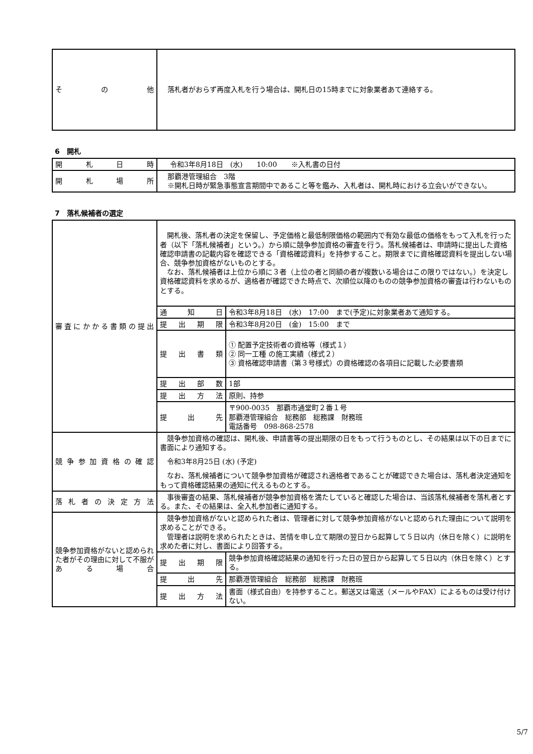| そ の 他 | 落札者がおらず再度入札を行う場合は、開札日の15時までに対象業者あて連絡する。 |
6　開札
| 開 札 日 時 | 令和3年8月18日 (水) 10:00 ※入札書の日付 |
| 開 札 場 所 | 那覇港管理組合 3階 ※開札日時が緊急事態宣言期間中であること等を鑑み、入札者は、開札時における立会いができない。 |
7　落札候補者の選定
| 審査にかかる書類の提出 | 開札後、落札者の決定を保留し、予定価格と最低制限価格の範囲内で有効な最低の価格をもって入札を行った者（以下「落札候補者」という。）から順に競争参加資格の審査を行う。落札候補者は、申請時に提出した資格確認申請書の記載内容を確認できる「資格確認資料」を持参すること。期限までに資格確認資料を提出しない場合、競争参加資格がないものとする。 なお、落札候補者は上位から順に３者（上位の者と同額の者が複数いる場合はこの限りではない。）を決定し資格確認資料を求めるが、適格者が確認できた時点で、次順位以降のものの競争参加資格の審査は行わないものとする。 | |
| | 通 知 日 | 令和3年8月18日 (水) 17:00 まで(予定)に対象業者あて通知する。 |
| | 提 出 期 限 | 令和3年8月20日 (金) 15:00 まで |
| | 提 出 書 類 | ① 配置予定技術者の資格等（様式１） ② 同一工種 の施工実績（様式２） ③ 資格確認申請書（第３号様式）の資格確認の各項目に記載した必要書類 |
| | 提 出 部 数 | 1部 |
| | 提 出 方 法 | 原則、持参 |
| | 提 出 先 | 〒900-0035 那覇市通堂町２番１号 那覇港管理組合 総務部 総務課 財務班 電話番号 098-868-2578 |
| 競争参加資格の確認 | 競争参加資格の確認は、開札後、申請書等の提出期限の日をもって行うものとし、その結果は以下の日までに書面により通知する。 令和3年8月25日 (水) (予定) なお、落札候補者について競争参加資格が確認され適格者であることが確認できた場合は、落札者決定通知をもって資格確認結果の通知に代えるものとする。 | |
| 落札者の決定方法 | 事後審査の結果、落札候補者が競争参加資格を満たしていると確認した場合は、当該落札候補者を落札者とする。また、その結果は、全入札参加者に通知する。 | |
| 競争参加資格がないと認められた者がその理由に対して不服がある場合 | 競争参加資格がないと認められた者は、管理者に対して競争参加資格がないと認められた理由について説明を求めることができる。 管理者は説明を求められたときは、苦情を申し立て期限の翌日から起算して５日以内（休日を除く）に説明を求めた者に対し、書面により回答する。 | |
| | 提 出 期 限 | 競争参加資格確認結果の通知を行った日の翌日から起算して５日以内（休日を除く）とする。 |
| | 提 出 先 | 那覇港管理組合 総務部 総務課 財務班 |
| | 提 出 方 法 | 書面（様式自由）を持参すること。郵送又は電送（メールやFAX）によるものは受け付けない。 |
5/7